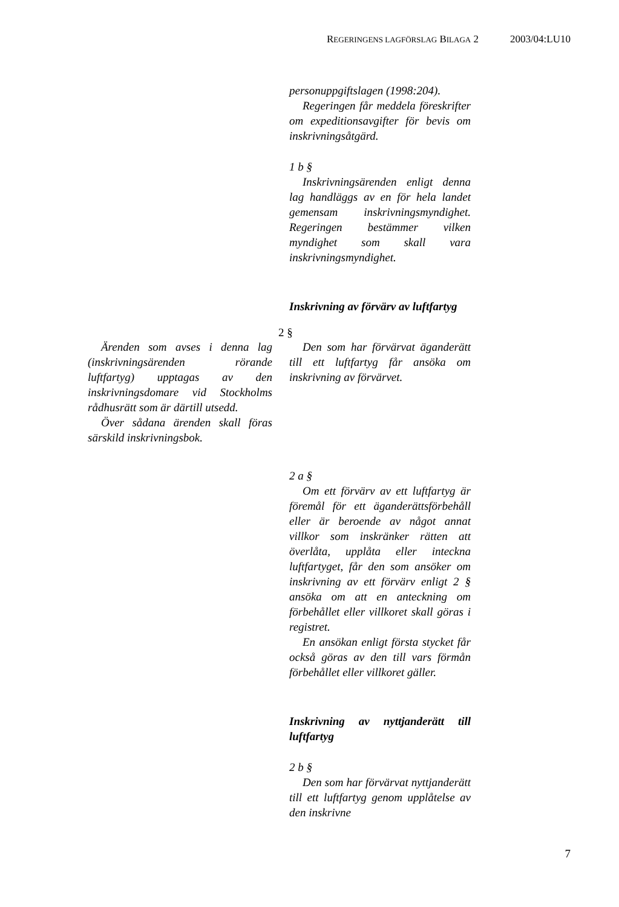REGERINGENS LAGFÖRSLAG BILAGA 2 2003/04:LU10
personuppgiftslagen (1998:204).
Regeringen får meddela föreskrifter om expeditionsavgifter för bevis om inskrivningsåtgärd.
1 b §
Inskrivningsärenden enligt denna lag handläggs av en för hela landet gemensam inskrivningsmyndighet. Regeringen bestämmer vilken myndighet som skall vara inskrivningsmyndighet.
Inskrivning av förvärv av luftfartyg
2 §
Ärenden som avses i denna lag (inskrivningsärenden rörande luftfartyg) upptagas av den inskrivningsdomare vid Stockholms rådhusrätt som är därtill utsedd.
Över sådana ärenden skall föras särskild inskrivningsbok.
Den som har förvärvat äganderätt till ett luftfartyg får ansöka om inskrivning av förvärvet.
2 a §
Om ett förvärv av ett luftfartyg är föremål för ett äganderättsförbehåll eller är beroende av något annat villkor som inskränker rätten att överlåta, upplåta eller inteckna luftfartyget, får den som ansöker om inskrivning av ett förvärv enligt 2 § ansöka om att en anteckning om förbehållet eller villkoret skall göras i registret.
En ansökan enligt första stycket får också göras av den till vars förmån förbehållet eller villkoret gäller.
Inskrivning av nyttjanderätt till luftfartyg
2 b §
Den som har förvärvat nyttjanderätt till ett luftfartyg genom upplåtelse av den inskrivne
7